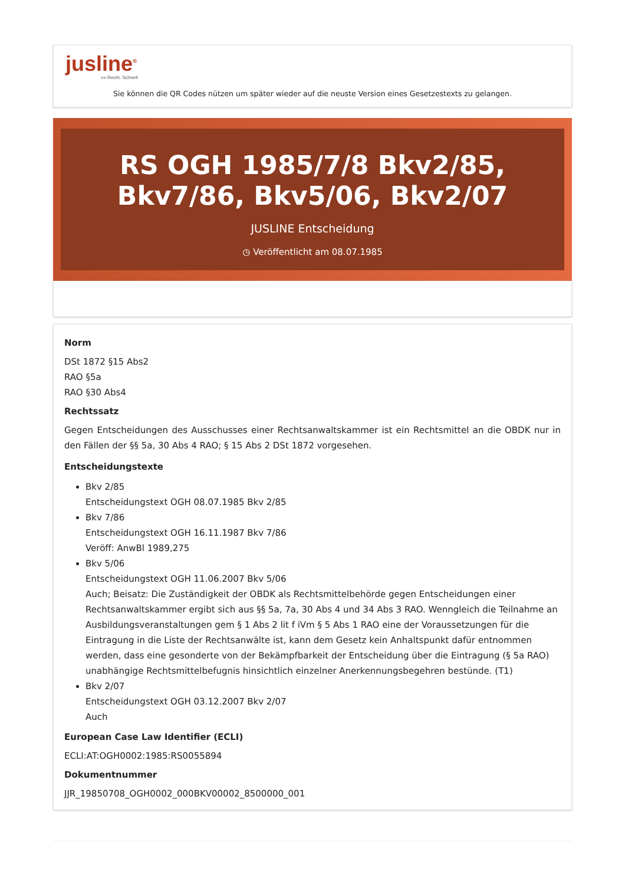jusline<sup>®</sup>
»» Recht. Schnell
Sie können die QR Codes nützen um später wieder auf die neuste Version eines Gesetzestexts zu gelangen.
RS OGH 1985/7/8 Bkv2/85, Bkv7/86, Bkv5/06, Bkv2/07
JUSLINE Entscheidung
◷ Veröffentlicht am 08.07.1985
Norm
DSt 1872 §15 Abs2
RAO §5a
RAO §30 Abs4
Rechtssatz
Gegen Entscheidungen des Ausschusses einer Rechtsanwaltskammer ist ein Rechtsmittel an die OBDK nur in den Fällen der §§ 5a, 30 Abs 4 RAO; § 15 Abs 2 DSt 1872 vorgesehen.
Entscheidungstexte
Bkv 2/85
Entscheidungstext OGH 08.07.1985 Bkv 2/85
Bkv 7/86
Entscheidungstext OGH 16.11.1987 Bkv 7/86
Veröff: AnwBl 1989,275
Bkv 5/06
Entscheidungstext OGH 11.06.2007 Bkv 5/06
Auch; Beisatz: Die Zuständigkeit der OBDK als Rechtsmittelbehörde gegen Entscheidungen einer Rechtsanwaltskammer ergibt sich aus §§ 5a, 7a, 30 Abs 4 und 34 Abs 3 RAO. Wenngleich die Teilnahme an Ausbildungsveranstaltungen gem § 1 Abs 2 lit f iVm § 5 Abs 1 RAO eine der Voraussetzungen für die Eintragung in die Liste der Rechtsanwälte ist, kann dem Gesetz kein Anhaltspunkt dafür entnommen werden, dass eine gesonderte von der Bekämpfbarkeit der Entscheidung über die Eintragung (§ 5a RAO) unabhängige Rechtsmittelbefugnis hinsichtlich einzelner Anerkennungsbegehren bestünde. (T1)
Bkv 2/07
Entscheidungstext OGH 03.12.2007 Bkv 2/07
Auch
European Case Law Identifier (ECLI)
ECLI:AT:OGH0002:1985:RS0055894
Dokumentnummer
JJR_19850708_OGH0002_000BKV00002_8500000_001